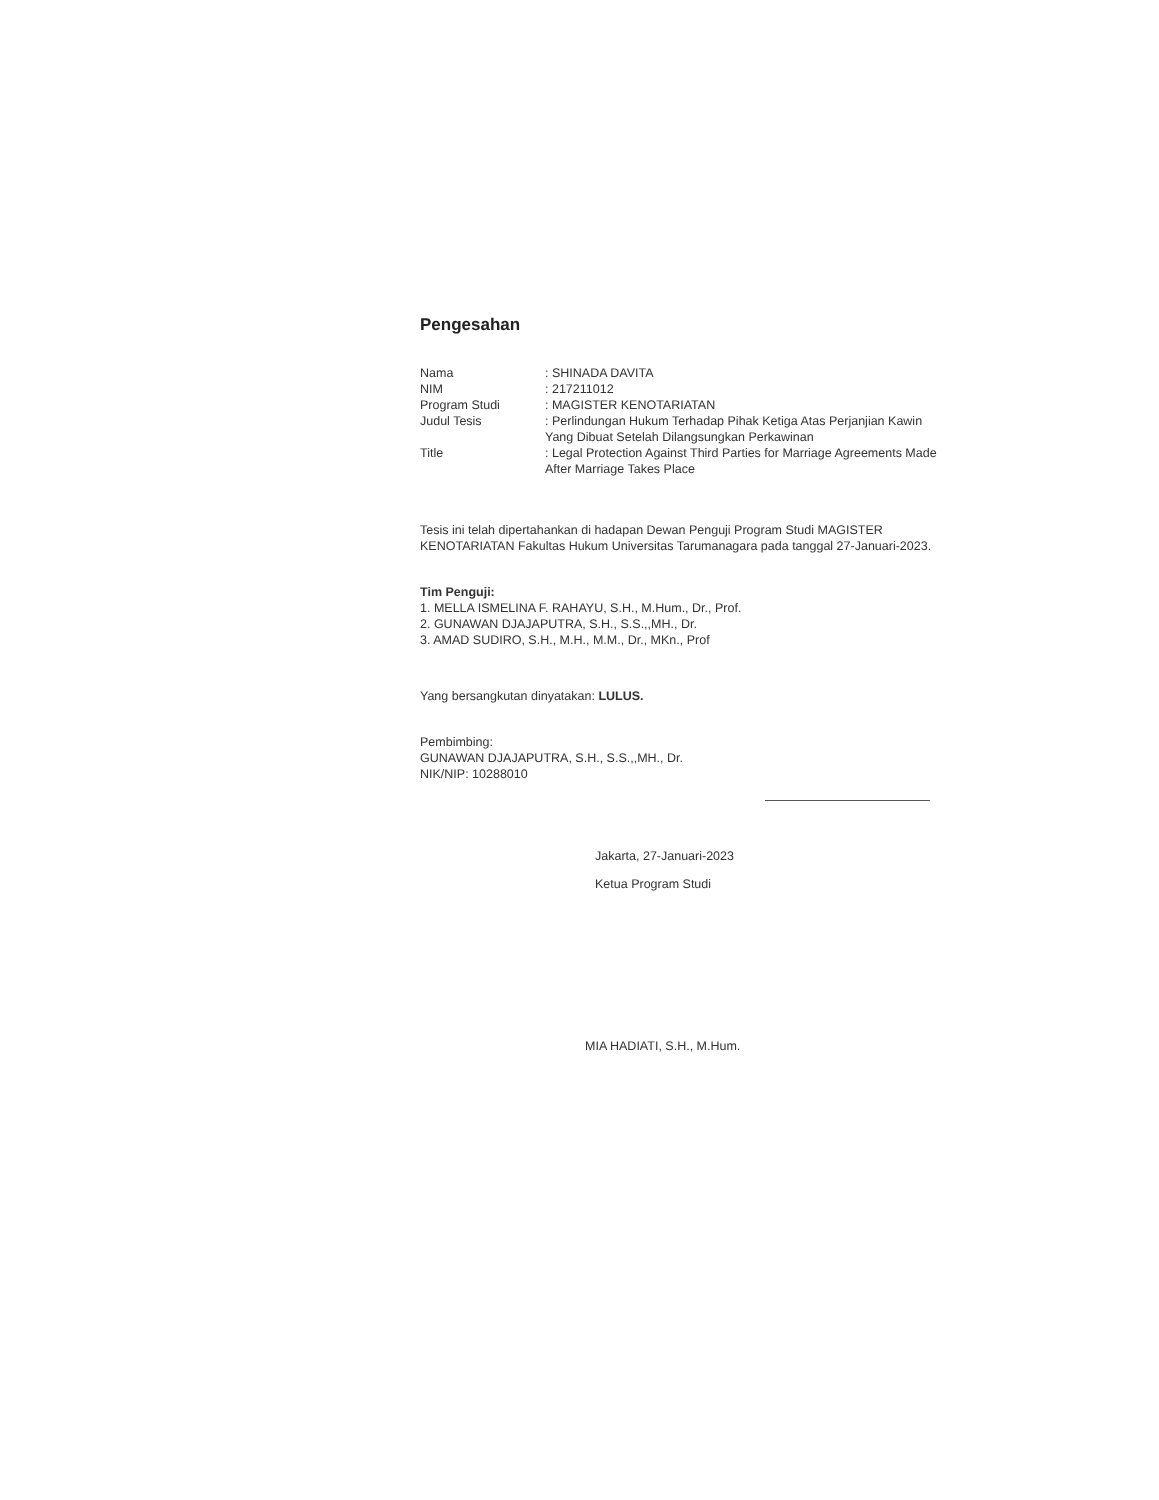Pengesahan
Nama : SHINADA DAVITA
NIM : 217211012
Program Studi : MAGISTER KENOTARIATAN
Judul Tesis : Perlindungan Hukum Terhadap Pihak Ketiga Atas Perjanjian Kawin Yang Dibuat Setelah Dilangsungkan Perkawinan
Title : Legal Protection Against Third Parties for Marriage Agreements Made After Marriage Takes Place
Tesis ini telah dipertahankan di hadapan Dewan Penguji Program Studi MAGISTER KENOTARIATAN Fakultas Hukum Universitas Tarumanagara pada tanggal 27-Januari-2023.
Tim Penguji:
1. MELLA ISMELINA F. RAHAYU, S.H., M.Hum., Dr., Prof.
2. GUNAWAN DJAJAPUTRA, S.H., S.S.,,MH., Dr.
3. AMAD SUDIRO, S.H., M.H., M.M., Dr., MKn., Prof
Yang bersangkutan dinyatakan: LULUS.
Pembimbing:
GUNAWAN DJAJAPUTRA, S.H., S.S.,,MH., Dr.
NIK/NIP: 10288010
Jakarta, 27-Januari-2023
Ketua Program Studi
MIA HADIATI, S.H., M.Hum.